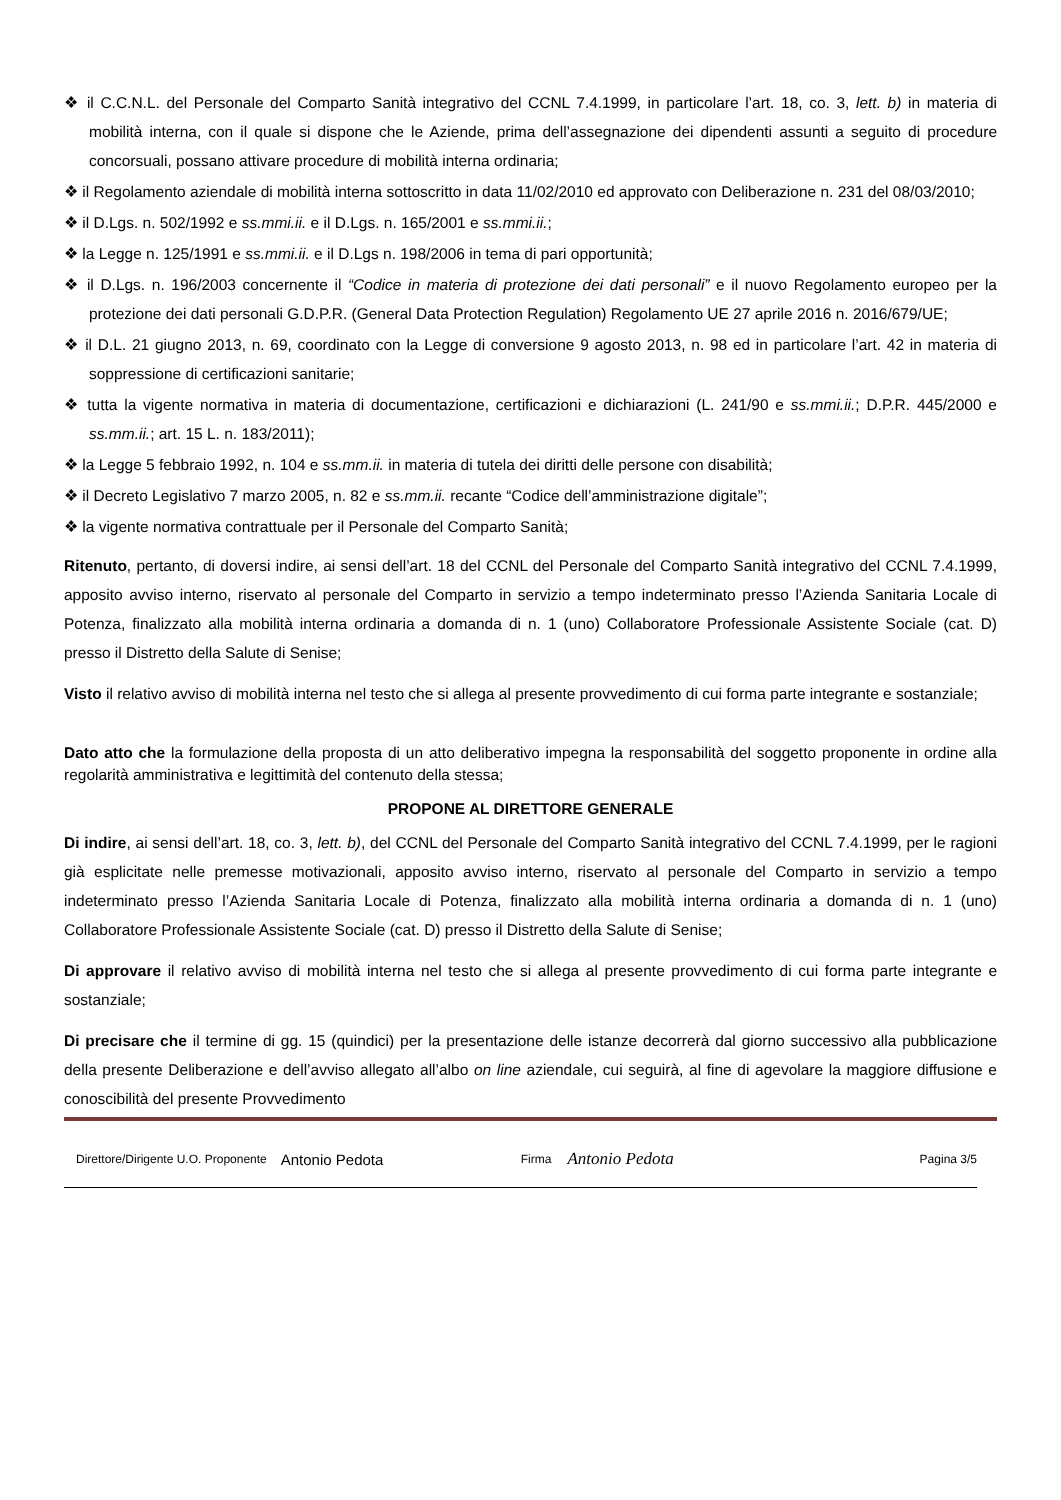❖ il C.C.N.L. del Personale del Comparto Sanità integrativo del CCNL 7.4.1999, in particolare l’art. 18, co. 3, lett. b) in materia di mobilità interna, con il quale si dispone che le Aziende, prima dell’assegnazione dei dipendenti assunti a seguito di procedure concorsuali, possano attivare procedure di mobilità interna ordinaria;
❖ il Regolamento aziendale di mobilità interna sottoscritto in data 11/02/2010 ed approvato con Deliberazione n. 231 del 08/03/2010;
❖ il D.Lgs. n. 502/1992 e ss.mmi.ii. e il D.Lgs. n. 165/2001 e ss.mmi.ii.;
❖ la Legge n. 125/1991 e ss.mmi.ii. e il D.Lgs n. 198/2006 in tema di pari opportunità;
❖ il D.Lgs. n. 196/2003 concernente il “Codice in materia di protezione dei dati personali” e il nuovo Regolamento europeo per la protezione dei dati personali G.D.P.R. (General Data Protection Regulation) Regolamento UE 27 aprile 2016 n. 2016/679/UE;
❖ il D.L. 21 giugno 2013, n. 69, coordinato con la Legge di conversione 9 agosto 2013, n. 98 ed in particolare l’art. 42 in materia di soppressione di certificazioni sanitarie;
❖ tutta la vigente normativa in materia di documentazione, certificazioni e dichiarazioni (L. 241/90 e ss.mmi.ii.; D.P.R. 445/2000 e ss.mm.ii.; art. 15 L. n. 183/2011);
❖ la Legge 5 febbraio 1992, n. 104 e ss.mm.ii. in materia di tutela dei diritti delle persone con disabilità;
❖ il Decreto Legislativo 7 marzo 2005, n. 82 e ss.mm.ii. recante “Codice dell’amministrazione digitale”;
❖ la vigente normativa contrattuale per il Personale del Comparto Sanità;
Ritenuto, pertanto, di doversi indire, ai sensi dell’art. 18 del CCNL del Personale del Comparto Sanità integrativo del CCNL 7.4.1999, apposito avviso interno, riservato al personale del Comparto in servizio a tempo indeterminato presso l’Azienda Sanitaria Locale di Potenza, finalizzato alla mobilità interna ordinaria a domanda di n. 1 (uno) Collaboratore Professionale Assistente Sociale (cat. D) presso il Distretto della Salute di Senise;
Visto il relativo avviso di mobilità interna nel testo che si allega al presente provvedimento di cui forma parte integrante e sostanziale;
Dato atto che la formulazione della proposta di un atto deliberativo impegna la responsabilità del soggetto proponente in ordine alla regolarità amministrativa e legittimità del contenuto della stessa;
PROPONE AL DIRETTORE GENERALE
Di indire, ai sensi dell’art. 18, co. 3, lett. b), del CCNL del Personale del Comparto Sanità integrativo del CCNL 7.4.1999, per le ragioni già esplicitate nelle premesse motivazionali, apposito avviso interno, riservato al personale del Comparto in servizio a tempo indeterminato presso l’Azienda Sanitaria Locale di Potenza, finalizzato alla mobilità interna ordinaria a domanda di n. 1 (uno) Collaboratore Professionale Assistente Sociale (cat. D) presso il Distretto della Salute di Senise;
Di approvare il relativo avviso di mobilità interna nel testo che si allega al presente provvedimento di cui forma parte integrante e sostanziale;
Di precisare che il termine di gg. 15 (quindici) per la presentazione delle istanze decorrerà dal giorno successivo alla pubblicazione della presente Deliberazione e dell’avviso allegato all’albo on line aziendale, cui seguirà, al fine di agevolare la maggiore diffusione e conoscibilità del presente Provvedimento
Direttore/Dirigente U.O. Proponente Antonio Pedota Firma Antonio Pedota Pagina 3/5